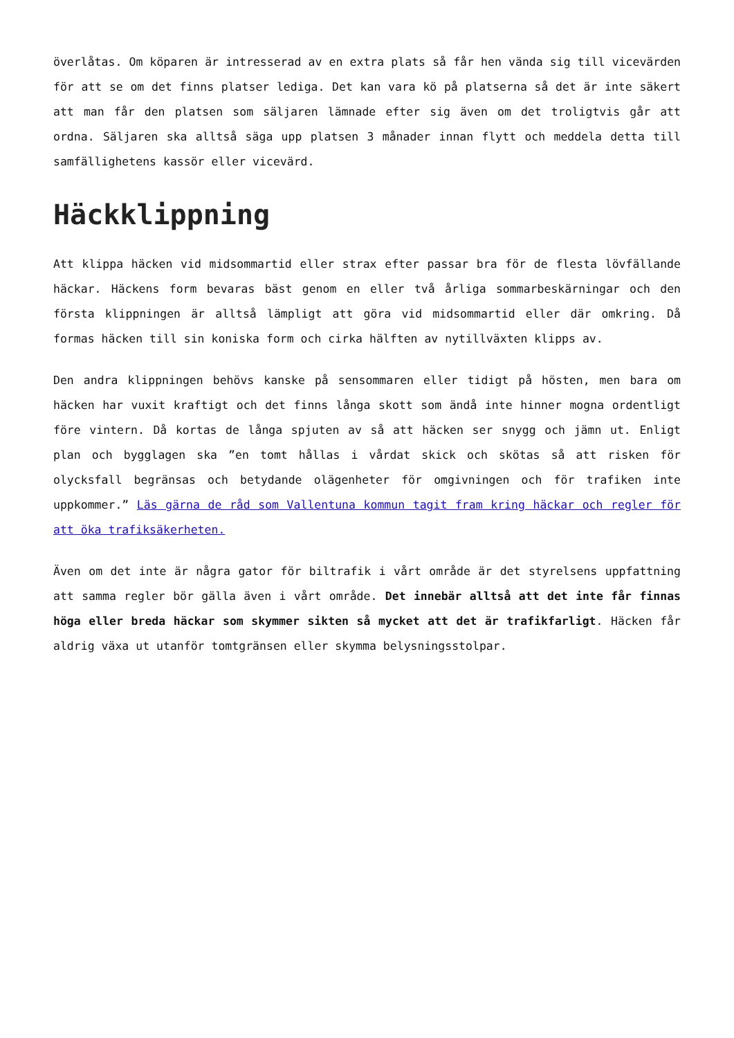överlåtas. Om köparen är intresserad av en extra plats så får hen vända sig till vicevärden för att se om det finns platser lediga. Det kan vara kö på platserna så det är inte säkert att man får den platsen som säljaren lämnade efter sig även om det troligtvis går att ordna. Säljaren ska alltså säga upp platsen 3 månader innan flytt och meddela detta till samfällighetens kassör eller vicevärd.
Häckklippning
Att klippa häcken vid midsommartid eller strax efter passar bra för de flesta lövfällande häckar. Häckens form bevaras bäst genom en eller två årliga sommarbeskärningar och den första klippningen är alltså lämpligt att göra vid midsommartid eller där omkring. Då formas häcken till sin koniska form och cirka hälften av nytillväxten klipps av.
Den andra klippningen behövs kanske på sensommaren eller tidigt på hösten, men bara om häcken har vuxit kraftigt och det finns långa skott som ändå inte hinner mogna ordentligt före vintern. Då kortas de långa spjuten av så att häcken ser snygg och jämn ut. Enligt plan och bygglagen ska ”en tomt hållas i vårdat skick och skötas så att risken för olycksfall begränsas och betydande olägenheter för omgivningen och för trafiken inte uppkommer.” Läs gärna de råd som Vallentuna kommun tagit fram kring häckar och regler för att öka trafiksäkerheten.
Även om det inte är några gator för biltrafik i vårt område är det styrelsens uppfattning att samma regler bör gälla även i vårt område. Det innebär alltså att det inte får finnas höga eller breda häckar som skymmer sikten så mycket att det är trafikfarligt. Häcken får aldrig växa ut utanför tomtgränsen eller skymma belysningsstolpar.